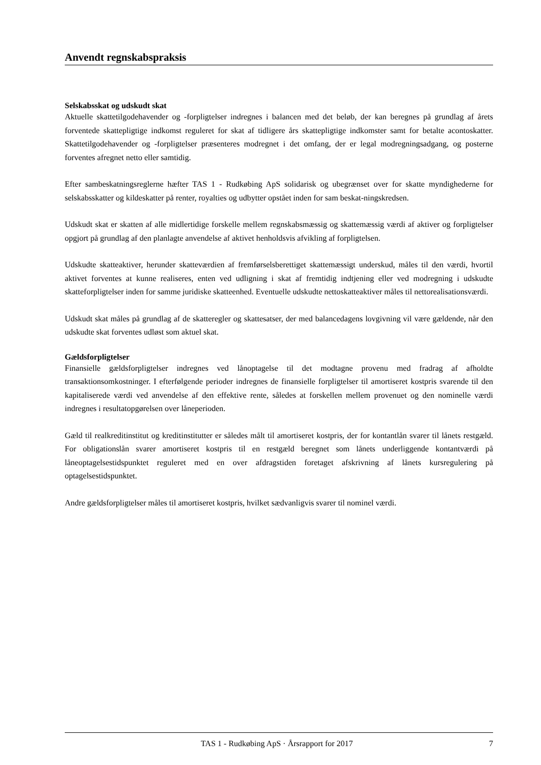Anvendt regnskabspraksis
Selskabsskat og udskudt skat
Aktuelle skattetilgodehavender og -forpligtelser indregnes i balancen med det beløb, der kan beregnes på grundlag af årets forventede skattepligtige indkomst reguleret for skat af tidligere års skattepligtige indkomster samt for betalte acontoskatter. Skattetilgodehavender og -forpligtelser præsenteres modregnet i det omfang, der er legal modregningsadgang, og posterne forventes afregnet netto eller samtidig.
Efter sambeskatningsreglerne hæfter TAS 1 - Rudkøbing ApS solidarisk og ubegrænset over for skatte myndighederne for selskabsskatter og kildeskatter på renter, royalties og udbytter opstået inden for sam beskat-ningskredsen.
Udskudt skat er skatten af alle midlertidige forskelle mellem regnskabsmæssig og skattemæssig værdi af aktiver og forpligtelser opgjort på grundlag af den planlagte anvendelse af aktivet henholdsvis afvikling af forpligtelsen.
Udskudte skatteaktiver, herunder skatteværdien af fremførselsberettiget skattemæssigt underskud, måles til den værdi, hvortil aktivet forventes at kunne realiseres, enten ved udligning i skat af fremtidig indtjening eller ved modregning i udskudte skatteforpligtelser inden for samme juridiske skatteenhed. Eventuelle udskudte nettoskatteaktiver måles til nettorealisationsværdi.
Udskudt skat måles på grundlag af de skatteregler og skattesatser, der med balancedagens lovgivning vil være gældende, når den udskudte skat forventes udløst som aktuel skat.
Gældsforpligtelser
Finansielle gældsforpligtelser indregnes ved lånoptagelse til det modtagne provenu med fradrag af afholdte transaktionsomkostninger. I efterfølgende perioder indregnes de finansielle forpligtelser til amortiseret kostpris svarende til den kapitaliserede værdi ved anvendelse af den effektive rente, således at forskellen mellem provenuet og den nominelle værdi indregnes i resultatopgørelsen over låneperioden.
Gæld til realkreditinstitut og kreditinstitutter er således målt til amortiseret kostpris, der for kontantlån svarer til lånets restgæld. For obligationslån svarer amortiseret kostpris til en restgæld beregnet som lånets underliggende kontantværdi på låneoptagelsestidspunktet reguleret med en over afdragstiden foretaget afskrivning af lånets kursregulering på optagelsestidspunktet.
Andre gældsforpligtelser måles til amortiseret kostpris, hvilket sædvanligvis svarer til nominel værdi.
TAS 1 - Rudkøbing ApS · Årsrapport for 2017 7